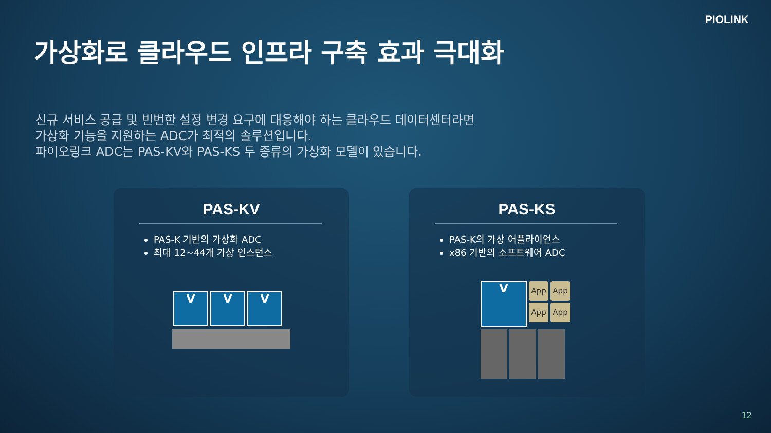PIOLINK
가상화로 클라우드 인프라 구축 효과 극대화
신규 서비스 공급 및 빈번한 설정 변경 요구에 대응해야 하는 클라우드 데이터센터라면
가상화 기능을 지원하는 ADC가 최적의 솔루션입니다.
파이오링크 ADC는 PAS-KV와 PAS-KS 두 종류의 가상화 모델이 있습니다.
PAS-KV
PAS-K 기반의 가상화 ADC
최대 12~44개 가상 인스턴스
V V V
PAS-KS
PAS-K의 가상 어플라이언스
x86 기반의 소프트웨어 ADC
V
App App App App
12